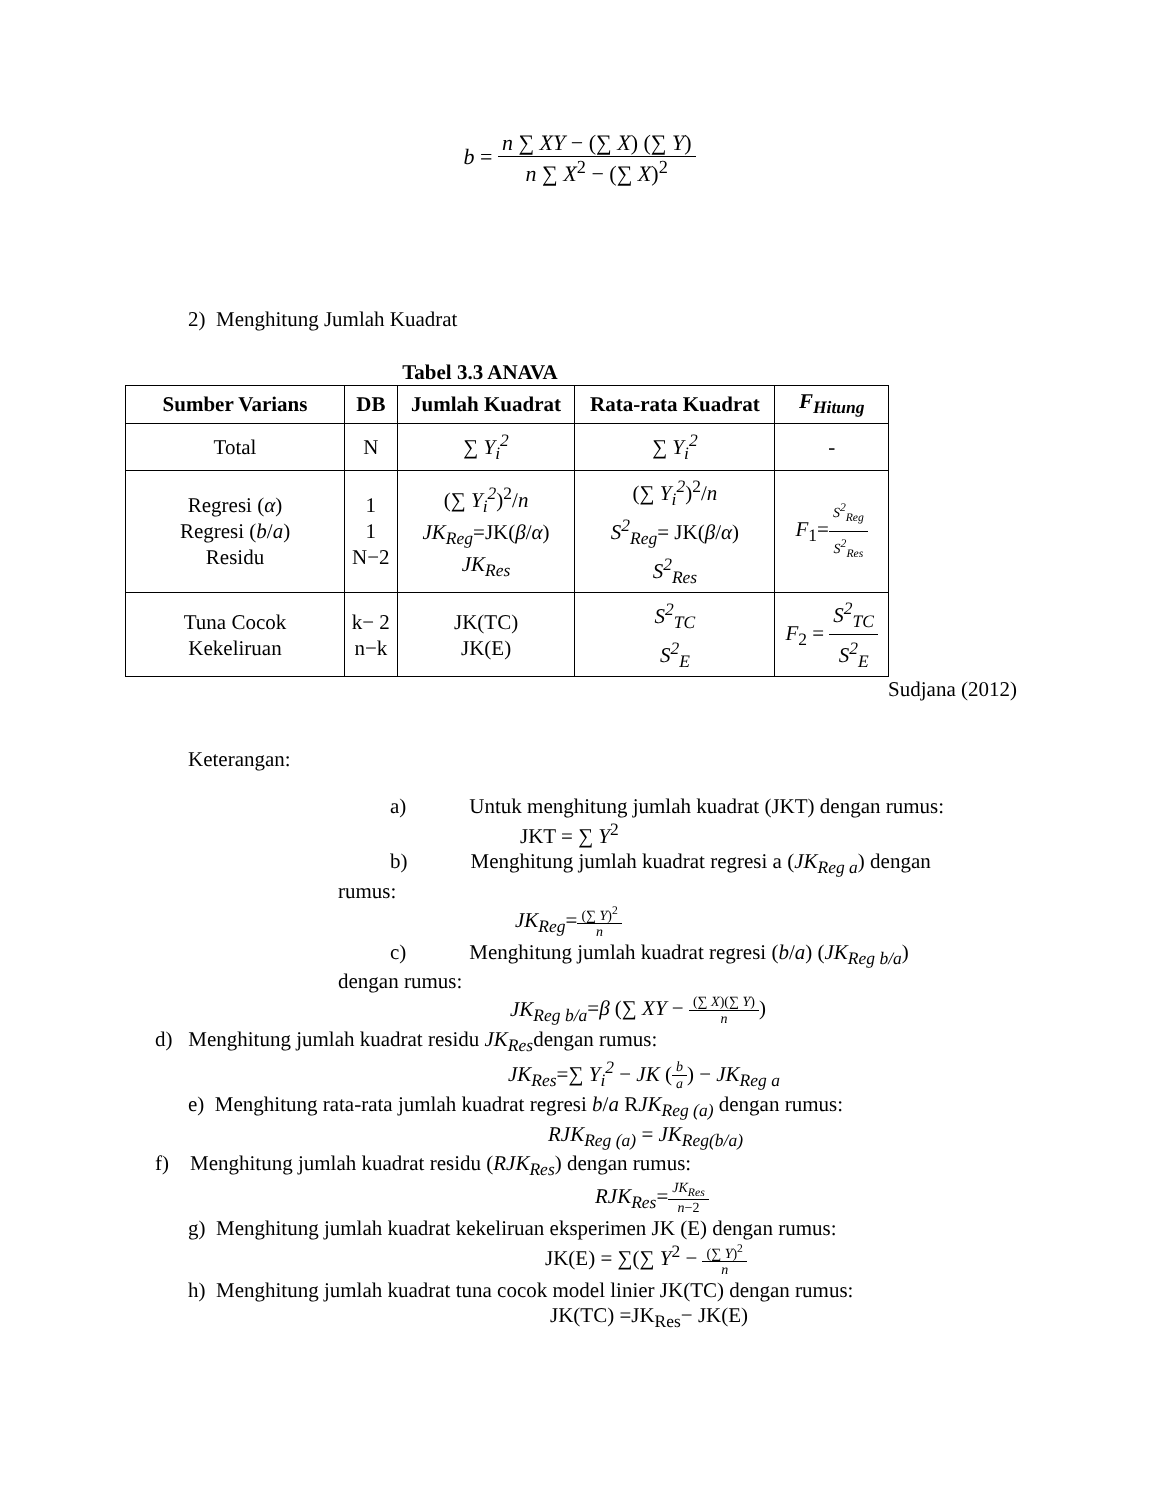b = n ∑ XY − (∑ X) (∑ Y) n ∑ X<sup>2</sup> − (∑ X)<sup>2</sup>
2) Menghitung Jumlah Kuadrat
Tabel 3.3 ANAVA
| Sumber Varians | DB | Jumlah Kuadrat | Rata-rata Kuadrat | F<sub>Hitung</sub> |
| --- | --- | --- | --- | --- |
| Total | N | ∑ Y<sub>i</sub><sup>2</sup> | ∑ Y<sub>i</sub><sup>2</sup> | - |
| Regresi ( α ) Regresi ( b / a ) Residu | 1 1 N−2 | (∑ Y<sub>i</sub><sup>2</sup> )<sup>2</sup>/ n JK<sub>Reg</sub> =JK( β / α ) JK<sub>Res</sub> | (∑ Y<sub>i</sub><sup>2</sup> )<sup>2</sup>/ n S<sup>2</sup><sub>Reg</sub> = JK( β / α ) S<sup>2</sup><sub>Res</sub> | F<sub>1</sub>= S<sup>2</sup><sub>Reg</sub> S<sup>2</sup><sub>Res</sub> |
| Tuna Cocok Kekeliruan | k− 2 n−k | JK(TC) JK(E) | S<sup>2</sup><sub>TC</sub> S<sup>2</sup><sub>E</sub> | F<sub>2</sub> = S<sup>2</sup><sub>TC</sub> S<sup>2</sup><sub>E</sub> |
Sudjana (2012)
Keterangan:
a) Untuk menghitung jumlah kuadrat (JKT) dengan rumus:
JKT = ∑ Y<sup>2</sup>
b) Menghitung jumlah kuadrat regresi a (JK<sub>Reg a</sub>) dengan
rumus:
JK<sub>Reg</sub>=(∑ Y)<sup>2</sup> n
c) Menghitung jumlah kuadrat regresi (b/a) (JK<sub>Reg b/a</sub>)
dengan rumus:
JK<sub>Reg b/a</sub>=β (∑ XY − (∑ X)(∑ Y) n)
d) Menghitung jumlah kuadrat residu JK<sub>Res</sub>dengan rumus:
JK<sub>Res</sub>=∑ Y<sub>i</sub><sup>2</sup> − JK (b a) − JK<sub>Reg a</sub>
e) Menghitung rata-rata jumlah kuadrat regresi b/a RJK<sub>Reg (a)</sub> dengan rumus:
RJK<sub>Reg (a)</sub> = JK<sub>Reg(b/a)</sub>
f) Menghitung jumlah kuadrat residu (RJK<sub>Res</sub>) dengan rumus:
RJK<sub>Res</sub>=JK<sub>Res</sub> n−2
g) Menghitung jumlah kuadrat kekeliruan eksperimen JK (E) dengan rumus:
JK(E) = ∑(∑ Y<sup>2</sup> − (∑ Y)<sup>2</sup> n
h) Menghitung jumlah kuadrat tuna cocok model linier JK(TC) dengan rumus:
JK(TC) =JK<sub>Res</sub>− JK(E)